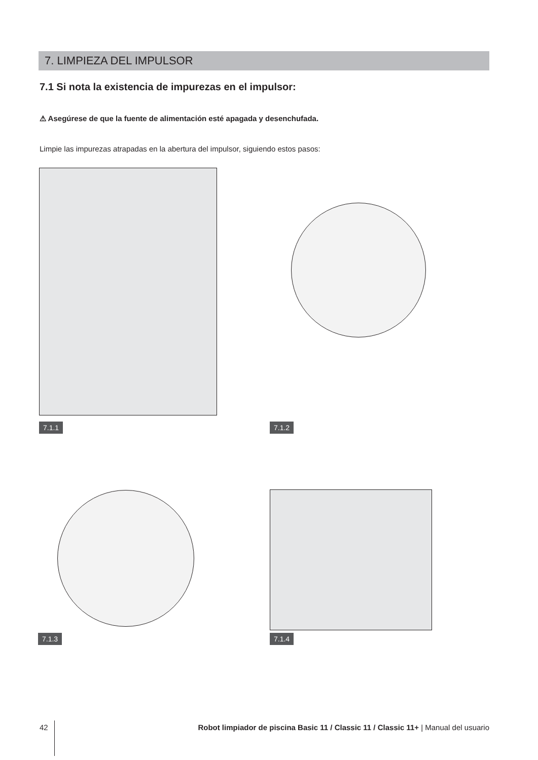7. LIMPIEZA DEL IMPULSOR
7.1 Si nota la existencia de impurezas en el impulsor:
⚠ Asegúrese de que la fuente de alimentación esté apagada y desenchufada.
Limpie las impurezas atrapadas en la abertura del impulsor, siguiendo estos pasos:
7.1.1 7.1.2
7.1.3 7.1.4
42 Robot limpiador de piscina Basic 11 / Classic 11 / Classic 11+ | Manual del usuario